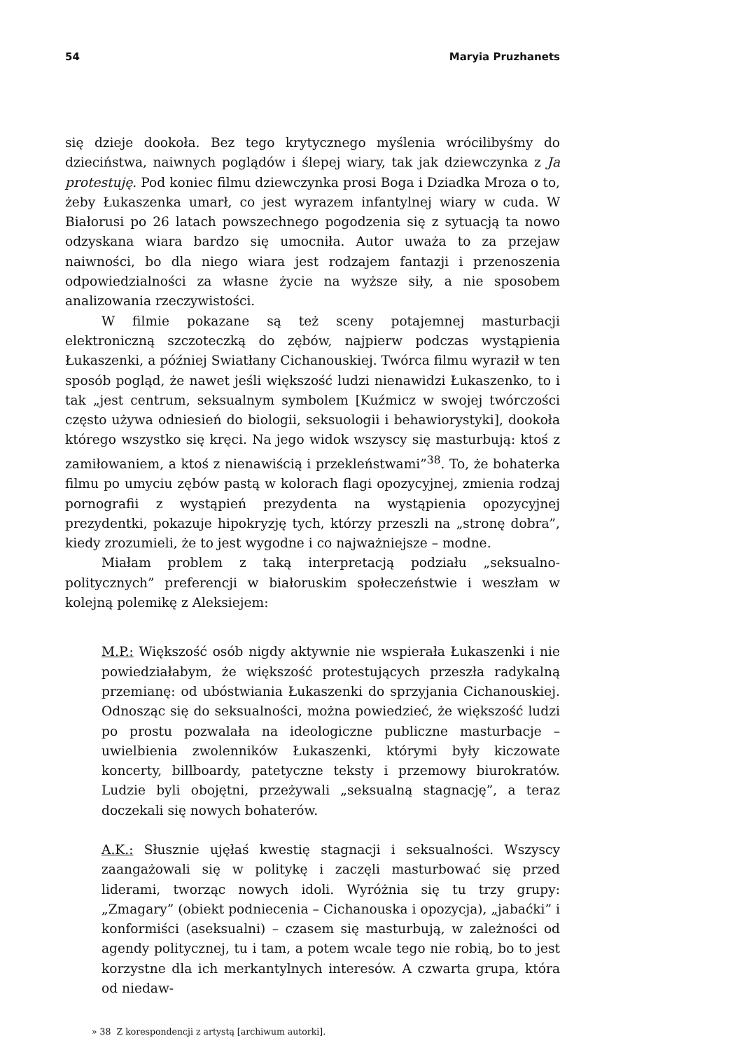54 Maryia Pruzhanets
się dzieje dookoła. Bez tego krytycznego myślenia wrócilibyśmy do dzieciństwa, naiwnych poglądów i ślepej wiary, tak jak dziewczynka z Ja protestuję. Pod koniec filmu dziewczynka prosi Boga i Dziadka Mroza o to, żeby Łukaszenka umarł, co jest wyrazem infantylnej wiary w cuda. W Białorusi po 26 latach powszechnego pogodzenia się z sytuacją ta nowo odzyskana wiara bardzo się umocniła. Autor uważa to za przejaw naiwności, bo dla niego wiara jest rodzajem fantazji i przenoszenia odpowiedzialności za własne życie na wyższe siły, a nie sposobem analizowania rzeczywistości.
W filmie pokazane są też sceny potajemnej masturbacji elektroniczną szczoteczką do zębów, najpierw podczas wystąpienia Łukaszenki, a później Swiatłany Cichanouskiej. Twórca filmu wyraził w ten sposób pogląd, że nawet jeśli większość ludzi nienawidzi Łukaszenko, to i tak „jest centrum, seksualnym symbolem [Kuźmicz w swojej twórczości często używa odniesień do biologii, seksuologii i behawiorystyki], dookoła którego wszystko się kręci. Na jego widok wszyscy się masturbują: ktoś z zamiłowaniem, a ktoś z nienawiścią i przekleństwami”<sup>38</sup>. To, że bohaterka filmu po umyciu zębów pastą w kolorach flagi opozycyjnej, zmienia rodzaj pornografii z wystąpień prezydenta na wystąpienia opozycyjnej prezydentki, pokazuje hipokryzję tych, którzy przeszli na „stronę dobra”, kiedy zrozumieli, że to jest wygodne i co najważniejsze – modne.
Miałam problem z taką interpretacją podziału „seksualno-politycznych” preferencji w białoruskim społeczeństwie i weszłam w kolejną polemikę z Aleksiejem:
M.P.: Większość osób nigdy aktywnie nie wspierała Łukaszenki i nie powiedziałabym, że większość protestujących przeszła radykalną przemianę: od ubóstwiania Łukaszenki do sprzyjania Cichanouskiej. Odnosząc się do seksualności, można powiedzieć, że większość ludzi po prostu pozwalała na ideologiczne publiczne masturbacje – uwielbienia zwolenników Łukaszenki, którymi były kiczowate koncerty, billboardy, patetyczne teksty i przemowy biurokratów. Ludzie byli obojętni, przeżywali „seksualną stagnację”, a teraz doczekali się nowych bohaterów.
A.K.: Słusznie ujęłaś kwestię stagnacji i seksualności. Wszyscy zaangażowali się w politykę i zaczęli masturbować się przed liderami, tworząc nowych idoli. Wyróżnia się tu trzy grupy: „Zmagary” (obiekt podniecenia – Cichanouska i opozycja), „jabaćki” i konformiści (aseksualni) – czasem się masturbują, w zależności od agendy politycznej, tu i tam, a potem wcale tego nie robią, bo to jest korzystne dla ich merkantylnych interesów. A czwarta grupa, która od niedaw-
» 38 Z korespondencji z artystą [archiwum autorki].